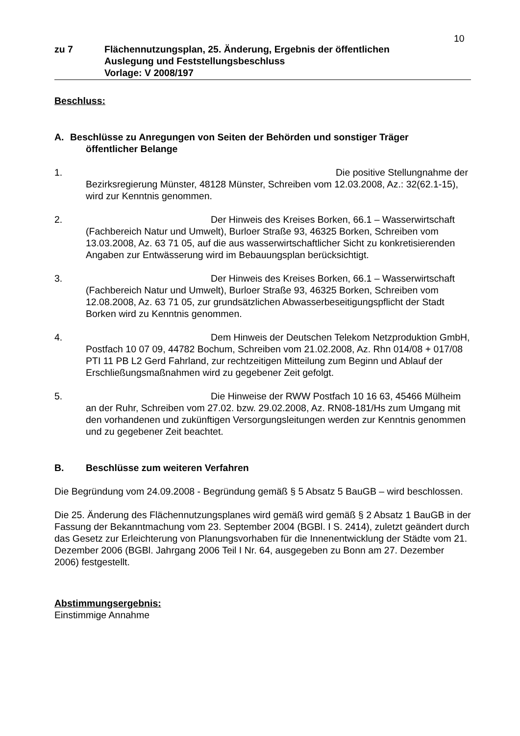10
zu 7 Flächennutzungsplan, 25. Änderung, Ergebnis der öffentlichen
Auslegung und Feststellungsbeschluss
Vorlage: V 2008/197
Beschluss:
A. Beschlüsse zu Anregungen von Seiten der Behörden und sonstiger Träger
öffentlicher Belange
1. Die positive Stellungnahme der Bezirksregierung Münster, 48128 Münster, Schreiben vom 12.03.2008, Az.: 32(62.1-15), wird zur Kenntnis genommen.
2. Der Hinweis des Kreises Borken, 66.1 – Wasserwirtschaft (Fachbereich Natur und Umwelt), Burloer Straße 93, 46325 Borken, Schreiben vom 13.03.2008, Az. 63 71 05, auf die aus wasserwirtschaftlicher Sicht zu konkretisierenden Angaben zur Entwässerung wird im Bebauungsplan berücksichtigt.
3. Der Hinweis des Kreises Borken, 66.1 – Wasserwirtschaft (Fachbereich Natur und Umwelt), Burloer Straße 93, 46325 Borken, Schreiben vom 12.08.2008, Az. 63 71 05, zur grundsätzlichen Abwasserbeseitigungspflicht der Stadt Borken wird zu Kenntnis genommen.
4. Dem Hinweis der Deutschen Telekom Netzproduktion GmbH, Postfach 10 07 09, 44782 Bochum, Schreiben vom 21.02.2008, Az. Rhn 014/08 + 017/08 PTI 11 PB L2 Gerd Fahrland, zur rechtzeitigen Mitteilung zum Beginn und Ablauf der Erschließungsmaßnahmen wird zu gegebener Zeit gefolgt.
5. Die Hinweise der RWW Postfach 10 16 63, 45466 Mülheim an der Ruhr, Schreiben vom 27.02. bzw. 29.02.2008, Az. RN08-181/Hs zum Umgang mit den vorhandenen und zukünftigen Versorgungsleitungen werden zur Kenntnis genommen und zu gegebener Zeit beachtet.
B. Beschlüsse zum weiteren Verfahren
Die Begründung vom 24.09.2008 - Begründung gemäß § 5 Absatz 5 BauGB – wird beschlossen.
Die 25. Änderung des Flächennutzungsplanes wird gemäß wird gemäß § 2 Absatz 1 BauGB in der Fassung der Bekanntmachung vom 23. September 2004 (BGBl. I S. 2414), zuletzt geändert durch das Gesetz zur Erleichterung von Planungsvorhaben für die Innenentwicklung der Städte vom 21. Dezember 2006 (BGBl. Jahrgang 2006 Teil I Nr. 64, ausgegeben zu Bonn am 27. Dezember 2006) festgestellt.
Abstimmungsergebnis:
Einstimmige Annahme